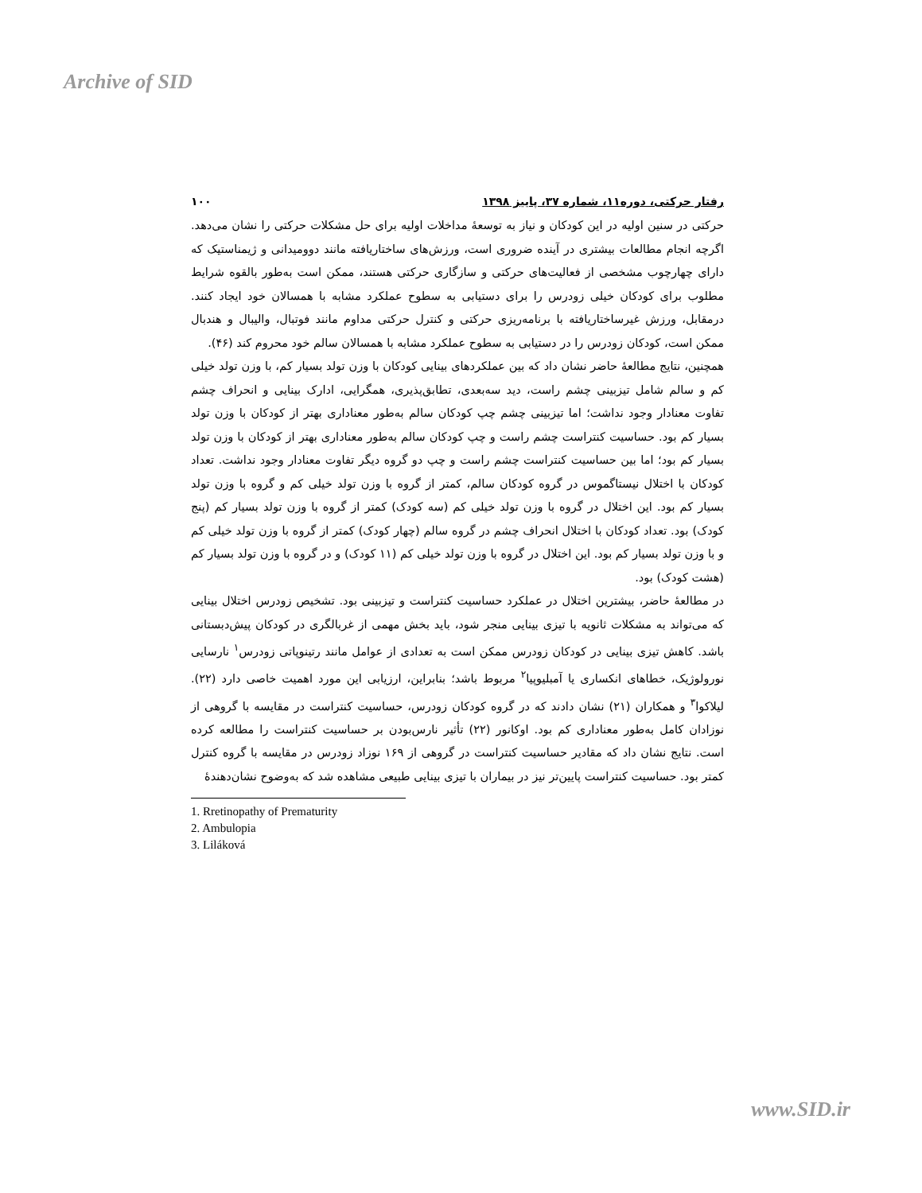Archive of SID
رفتار حرکتی، دوره۱۱، شماره ۳۷، پاییز ۱۳۹۸ ۱۰۰
حرکتی در سنین اولیه در این کودکان و نیاز به توسعهٔ مداخلات اولیه برای حل مشکلات حرکتی را نشان می‌دهد. اگرچه انجام مطالعات بیشتری در آینده ضروری است، ورزش‌های ساختاریافته مانند دوومیدانی و ژیمناستیک که دارای چهارچوب مشخصی از فعالیت‌های حرکتی و سازگاری حرکتی هستند، ممکن است به‌طور بالقوه شرایط مطلوب برای کودکان خیلی زودرس را برای دستیابی به سطوح عملکرد مشابه با همسالان خود ایجاد کنند. درمقابل، ورزش غیرساختاریافته با برنامه‌ریزی حرکتی و کنترل حرکتی مداوم مانند فوتبال، والیبال و هندبال ممکن است، کودکان زودرس را در دستیابی به سطوح عملکرد مشابه با همسالان سالم خود محروم کند (۴۶).
همچنین، نتایج مطالعهٔ حاضر نشان داد که بین عملکردهای بینایی کودکان با وزن تولد بسیار کم، با وزن تولد خیلی کم و سالم شامل تیزبینی چشم راست، دید سه‌بعدی، تطابق‌پذیری، همگرایی، ادارک بینایی و انحراف چشم تفاوت معنادار وجود نداشت؛ اما تیزبینی چشم چپ کودکان سالم به‌طور معناداری بهتر از کودکان با وزن تولد بسیار کم بود. حساسیت کنتراست چشم راست و چپ کودکان سالم به‌طور معناداری بهتر از کودکان با وزن تولد بسیار کم بود؛ اما بین حساسیت کنتراست چشم راست و چپ دو گروه دیگر تفاوت معنادار وجود نداشت. تعداد کودکان با اختلال نیستاگموس در گروه کودکان سالم، کمتر از گروه با وزن تولد خیلی کم و گروه با وزن تولد بسیار کم بود. این اختلال در گروه با وزن تولد خیلی کم (سه کودک) کمتر از گروه با وزن تولد بسیار کم (پنج کودک) بود. تعداد کودکان با اختلال انحراف چشم در گروه سالم (چهار کودک) کمتر از گروه با وزن تولد خیلی کم و با وزن تولد بسیار کم بود. این اختلال در گروه با وزن تولد خیلی کم (۱۱ کودک) و در گروه با وزن تولد بسیار کم (هشت کودک) بود.
در مطالعهٔ حاضر، بیشترین اختلال در عملکرد حساسیت کنتراست و تیزبینی بود. تشخیص زودرس اختلال بینایی که می‌تواند به مشکلات ثانویه با تیزی بینایی منجر شود، باید بخش مهمی از غربالگری در کودکان پیش‌دبستانی باشد. کاهش تیزی بینایی در کودکان زودرس ممکن است به تعدادی از عوامل مانند رتینوپاتی زودرس<sup>۱</sup> نارسایی نورولوژیک، خطاهای انکساری یا آمبلیوپیا<sup>۲</sup> مربوط باشد؛ بنابراین، ارزیابی این مورد اهمیت خاصی دارد (۲۲). لیلاکوا<sup>۳</sup> و همکاران (۲۱) نشان دادند که در گروه کودکان زودرس، حساسیت کنتراست در مقایسه با گروهی از نوزادان کامل به‌طور معناداری کم بود. اوکانور (۲۲) تأثیر نارس‌بودن بر حساسیت کنتراست را مطالعه کرده است. نتایج نشان داد که مقادیر حساسیت کنتراست در گروهی از ۱۶۹ نوزاد زودرس در مقایسه با گروه کنترل کمتر بود. حساسیت کنتراست پایین‌تر نیز در بیماران با تیزی بینایی طبیعی مشاهده شد که به‌وضوح نشان‌دهندهٔ
1. Rretinopathy of Prematurity
2. Ambulopia
3. Liláková
www.SID.ir